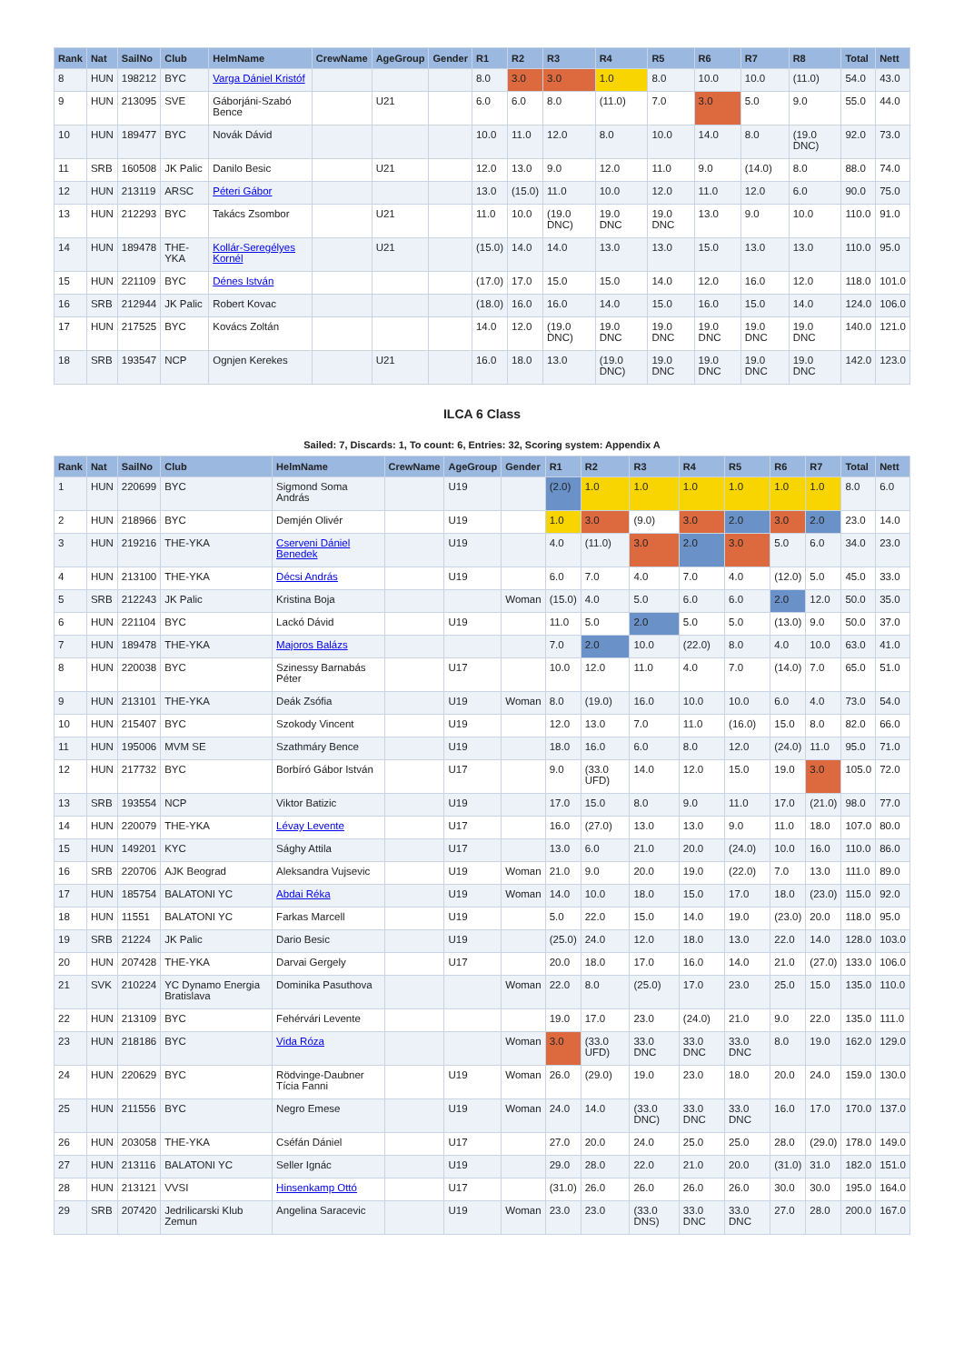| Rank | Nat | SailNo | Club | HelmName | CrewName | AgeGroup | Gender | R1 | R2 | R3 | R4 | R5 | R6 | R7 | R8 | Total | Nett |
| --- | --- | --- | --- | --- | --- | --- | --- | --- | --- | --- | --- | --- | --- | --- | --- | --- | --- |
| 8 | HUN | 198212 | BYC | Varga Dániel Kristóf | | | | 8.0 | 3.0 | 3.0 | 1.0 | 8.0 | 10.0 | 10.0 | (11.0) | 54.0 | 43.0 |
| 9 | HUN | 213095 | SVE | Gáborjáni-Szabó Bence | | U21 | | 6.0 | 6.0 | 8.0 | (11.0) | 7.0 | 3.0 | 5.0 | 9.0 | 55.0 | 44.0 |
| 10 | HUN | 189477 | BYC | Novák Dávid | | | | 10.0 | 11.0 | 12.0 | 8.0 | 10.0 | 14.0 | 8.0 | (19.0 DNC) | 92.0 | 73.0 |
| 11 | SRB | 160508 | JK Palic | Danilo Besic | | U21 | | 12.0 | 13.0 | 9.0 | 12.0 | 11.0 | 9.0 | (14.0) | 8.0 | 88.0 | 74.0 |
| 12 | HUN | 213119 | ARSC | Péteri Gábor | | | | 13.0 | (15.0) | 11.0 | 10.0 | 12.0 | 11.0 | 12.0 | 6.0 | 90.0 | 75.0 |
| 13 | HUN | 212293 | BYC | Takács Zsombor | | U21 | | 11.0 | 10.0 | (19.0 DNC) | 19.0 DNC | 19.0 DNC | 13.0 | 9.0 | 10.0 | 110.0 | 91.0 |
| 14 | HUN | 189478 | THE-YKA | Kollár-Seregélyes Kornél | | U21 | | (15.0) | 14.0 | 14.0 | 13.0 | 13.0 | 15.0 | 13.0 | 13.0 | 110.0 | 95.0 |
| 15 | HUN | 221109 | BYC | Dénes István | | | | (17.0) | 17.0 | 15.0 | 15.0 | 14.0 | 12.0 | 16.0 | 12.0 | 118.0 | 101.0 |
| 16 | SRB | 212944 | JK Palic | Robert Kovac | | | | (18.0) | 16.0 | 16.0 | 14.0 | 15.0 | 16.0 | 15.0 | 14.0 | 124.0 | 106.0 |
| 17 | HUN | 217525 | BYC | Kovács Zoltán | | | | 14.0 | 12.0 | (19.0 DNC) | 19.0 DNC | 19.0 DNC | 19.0 DNC | 19.0 DNC | 19.0 DNC | 140.0 | 121.0 |
| 18 | SRB | 193547 | NCP | Ognjen Kerekes | | U21 | | 16.0 | 18.0 | 13.0 | (19.0 DNC) | 19.0 DNC | 19.0 DNC | 19.0 DNC | 19.0 DNC | 142.0 | 123.0 |
ILCA 6 Class
Sailed: 7, Discards: 1, To count: 6, Entries: 32, Scoring system: Appendix A
| Rank | Nat | SailNo | Club | HelmName | CrewName | AgeGroup | Gender | R1 | R2 | R3 | R4 | R5 | R6 | R7 | Total | Nett |
| --- | --- | --- | --- | --- | --- | --- | --- | --- | --- | --- | --- | --- | --- | --- | --- | --- |
| 1 | HUN | 220699 | BYC | Sigmond Soma András | | U19 | | (2.0) | 1.0 | 1.0 | 1.0 | 1.0 | 1.0 | 1.0 | 8.0 | 6.0 |
| 2 | HUN | 218966 | BYC | Demjén Olivér | | U19 | | 1.0 | 3.0 | (9.0) | 3.0 | 2.0 | 3.0 | 2.0 | 23.0 | 14.0 |
| 3 | HUN | 219216 | THE-YKA | Cserveni Dániel Benedek | | U19 | | 4.0 | (11.0) | 3.0 | 2.0 | 3.0 | 5.0 | 6.0 | 34.0 | 23.0 |
| 4 | HUN | 213100 | THE-YKA | Décsi András | | U19 | | 6.0 | 7.0 | 4.0 | 7.0 | 4.0 | (12.0) | 5.0 | 45.0 | 33.0 |
| 5 | SRB | 212243 | JK Palic | Kristina Boja | | | Woman | (15.0) | 4.0 | 5.0 | 6.0 | 6.0 | 2.0 | 12.0 | 50.0 | 35.0 |
| 6 | HUN | 221104 | BYC | Lackó Dávid | | U19 | | 11.0 | 5.0 | 2.0 | 5.0 | 5.0 | (13.0) | 9.0 | 50.0 | 37.0 |
| 7 | HUN | 189478 | THE-YKA | Majoros Balázs | | | | 7.0 | 2.0 | 10.0 | (22.0) | 8.0 | 4.0 | 10.0 | 63.0 | 41.0 |
| 8 | HUN | 220038 | BYC | Szinessy Barnabás Péter | | U17 | | 10.0 | 12.0 | 11.0 | 4.0 | 7.0 | (14.0) | 7.0 | 65.0 | 51.0 |
| 9 | HUN | 213101 | THE-YKA | Deák Zsófia | | U19 | Woman | 8.0 | (19.0) | 16.0 | 10.0 | 10.0 | 6.0 | 4.0 | 73.0 | 54.0 |
| 10 | HUN | 215407 | BYC | Szokody Vincent | | U19 | | 12.0 | 13.0 | 7.0 | 11.0 | (16.0) | 15.0 | 8.0 | 82.0 | 66.0 |
| 11 | HUN | 195006 | MVM SE | Szathmáry Bence | | U19 | | 18.0 | 16.0 | 6.0 | 8.0 | 12.0 | (24.0) | 11.0 | 95.0 | 71.0 |
| 12 | HUN | 217732 | BYC | Borbíró Gábor István | | U17 | | 9.0 | (33.0 UFD) | 14.0 | 12.0 | 15.0 | 19.0 | 3.0 | 105.0 | 72.0 |
| 13 | SRB | 193554 | NCP | Viktor Batizic | | U19 | | 17.0 | 15.0 | 8.0 | 9.0 | 11.0 | 17.0 | (21.0) | 98.0 | 77.0 |
| 14 | HUN | 220079 | THE-YKA | Lévay Levente | | U17 | | 16.0 | (27.0) | 13.0 | 13.0 | 9.0 | 11.0 | 18.0 | 107.0 | 80.0 |
| 15 | HUN | 149201 | KYC | Sághy Attila | | U17 | | 13.0 | 6.0 | 21.0 | 20.0 | (24.0) | 10.0 | 16.0 | 110.0 | 86.0 |
| 16 | SRB | 220706 | AJK Beograd | Aleksandra Vujsevic | | U19 | Woman | 21.0 | 9.0 | 20.0 | 19.0 | (22.0) | 7.0 | 13.0 | 111.0 | 89.0 |
| 17 | HUN | 185754 | BALATONI YC | Abdai Réka | | U19 | Woman | 14.0 | 10.0 | 18.0 | 15.0 | 17.0 | 18.0 | (23.0) | 115.0 | 92.0 |
| 18 | HUN | 11551 | BALATONI YC | Farkas Marcell | | U19 | | 5.0 | 22.0 | 15.0 | 14.0 | 19.0 | (23.0) | 20.0 | 118.0 | 95.0 |
| 19 | SRB | 21224 | JK Palic | Dario Besic | | U19 | | (25.0) | 24.0 | 12.0 | 18.0 | 13.0 | 22.0 | 14.0 | 128.0 | 103.0 |
| 20 | HUN | 207428 | THE-YKA | Darvai Gergely | | U17 | | 20.0 | 18.0 | 17.0 | 16.0 | 14.0 | 21.0 | (27.0) | 133.0 | 106.0 |
| 21 | SVK | 210224 | YC Dynamo Energia Bratislava | Dominika Pasuthova | | | Woman | 22.0 | 8.0 | (25.0) | 17.0 | 23.0 | 25.0 | 15.0 | 135.0 | 110.0 |
| 22 | HUN | 213109 | BYC | Fehérvári Levente | | | | 19.0 | 17.0 | 23.0 | (24.0) | 21.0 | 9.0 | 22.0 | 135.0 | 111.0 |
| 23 | HUN | 218186 | BYC | Vida Róza | | | Woman | 3.0 | (33.0 UFD) | 33.0 DNC | 33.0 DNC | 33.0 DNC | 8.0 | 19.0 | 162.0 | 129.0 |
| 24 | HUN | 220629 | BYC | Rödvinge-Daubner Tícia Fanni | | U19 | Woman | 26.0 | (29.0) | 19.0 | 23.0 | 18.0 | 20.0 | 24.0 | 159.0 | 130.0 |
| 25 | HUN | 211556 | BYC | Negro Emese | | U19 | Woman | 24.0 | 14.0 | (33.0 DNC) | 33.0 DNC | 33.0 DNC | 16.0 | 17.0 | 170.0 | 137.0 |
| 26 | HUN | 203058 | THE-YKA | Cséfán Dániel | | U17 | | 27.0 | 20.0 | 24.0 | 25.0 | 25.0 | 28.0 | (29.0) | 178.0 | 149.0 |
| 27 | HUN | 213116 | BALATONI YC | Seller Ignác | | U19 | | 29.0 | 28.0 | 22.0 | 21.0 | 20.0 | (31.0) | 31.0 | 182.0 | 151.0 |
| 28 | HUN | 213121 | VVSI | Hinsenkamp Ottó | | U17 | | (31.0) | 26.0 | 26.0 | 26.0 | 26.0 | 30.0 | 30.0 | 195.0 | 164.0 |
| 29 | SRB | 207420 | Jedrilicarski Klub Zemun | Angelina Saracevic | | U19 | Woman | 23.0 | 23.0 | (33.0 DNS) | 33.0 DNC | 33.0 DNC | 27.0 | 28.0 | 200.0 | 167.0 |